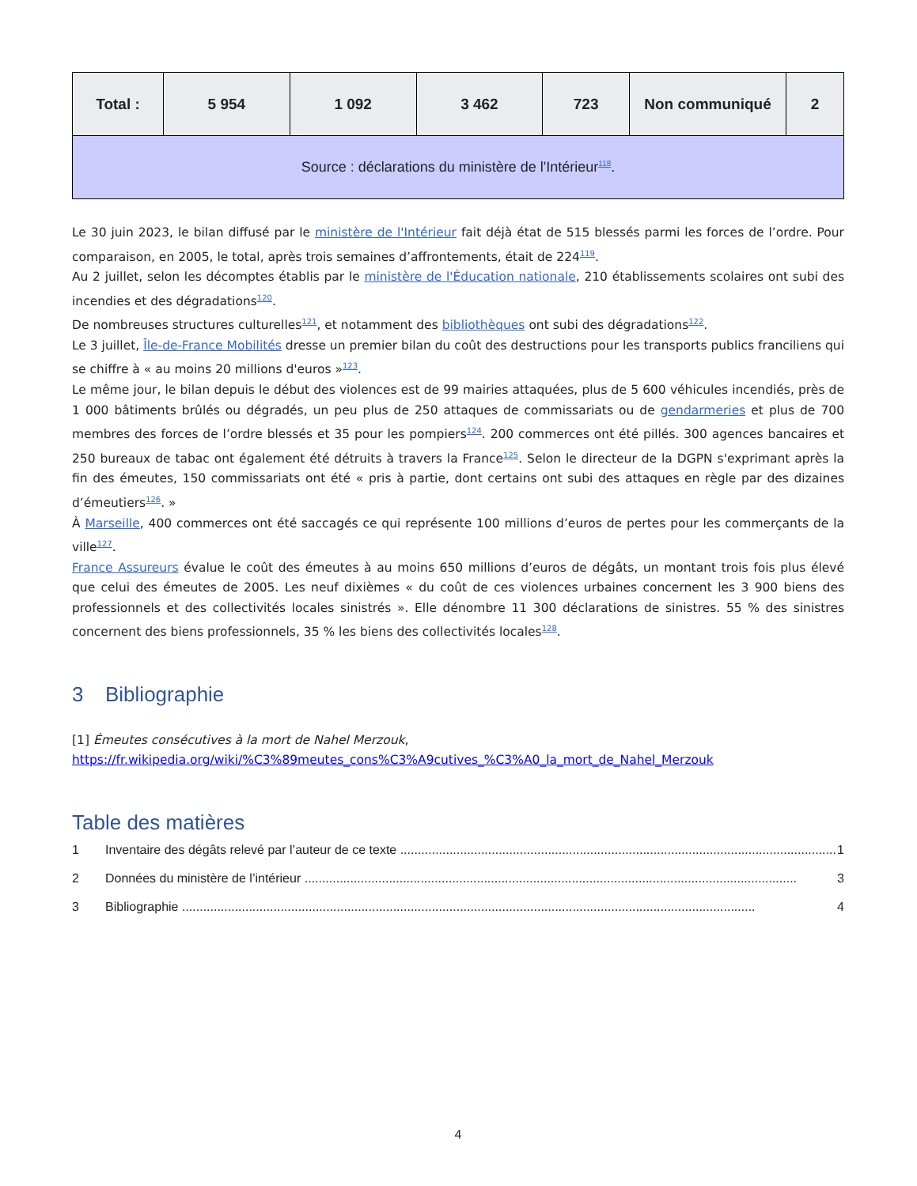| Total : | 5 954 | 1 092 | 3 462 | 723 | Non communiqué | 2 |
| Source : déclarations du ministère de l'Intérieur<sup>118</sup>. | | | | | | |
Le 30 juin 2023, le bilan diffusé par le ministère de l'Intérieur fait déjà état de 515 blessés parmi les forces de l’ordre. Pour comparaison, en 2005, le total, après trois semaines d’affrontements, était de 224<sup>119</sup>.
Au 2 juillet, selon les décomptes établis par le ministère de l'Éducation nationale, 210 établissements scolaires ont subi des incendies et des dégradations<sup>120</sup>.
De nombreuses structures culturelles<sup>121</sup>, et notamment des bibliothèques ont subi des dégradations<sup>122</sup>.
Le 3 juillet, Île-de-France Mobilités dresse un premier bilan du coût des destructions pour les transports publics franciliens qui se chiffre à « au moins 20 millions d'euros »<sup>123</sup>.
Le même jour, le bilan depuis le début des violences est de 99 mairies attaquées, plus de 5 600 véhicules incendiés, près de 1 000 bâtiments brûlés ou dégradés, un peu plus de 250 attaques de commissariats ou de gendarmeries et plus de 700 membres des forces de l’ordre blessés et 35 pour les pompiers<sup>124</sup>. 200 commerces ont été pillés. 300 agences bancaires et 250 bureaux de tabac ont également été détruits à travers la France<sup>125</sup>. Selon le directeur de la DGPN s'exprimant après la fin des émeutes, 150 commissariats ont été « pris à partie, dont certains ont subi des attaques en règle par des dizaines d’émeutiers<sup>126</sup>. »
À Marseille, 400 commerces ont été saccagés ce qui représente 100 millions d’euros de pertes pour les commerçants de la ville<sup>127</sup>.
France Assureurs évalue le coût des émeutes à au moins 650 millions d’euros de dégâts, un montant trois fois plus élevé que celui des émeutes de 2005. Les neuf dixièmes « du coût de ces violences urbaines concernent les 3 900 biens des professionnels et des collectivités locales sinistrés ». Elle dénombre 11 300 déclarations de sinistres. 55 % des sinistres concernent des biens professionnels, 35 % les biens des collectivités locales<sup>128</sup>.
3 Bibliographie
[1] Émeutes consécutives à la mort de Nahel Merzouk,
https://fr.wikipedia.org/wiki/%C3%89meutes_cons%C3%A9cutives_%C3%A0_la_mort_de_Nahel_Merzouk
Table des matières
1 Inventaire des dégâts relevé par l’auteur de ce texte ............................................................................................................................ 1
2 Données du ministère de l’intérieur ............................................................................................................................................ 3
3 Bibliographie ................................................................................................................................................................... 4
4